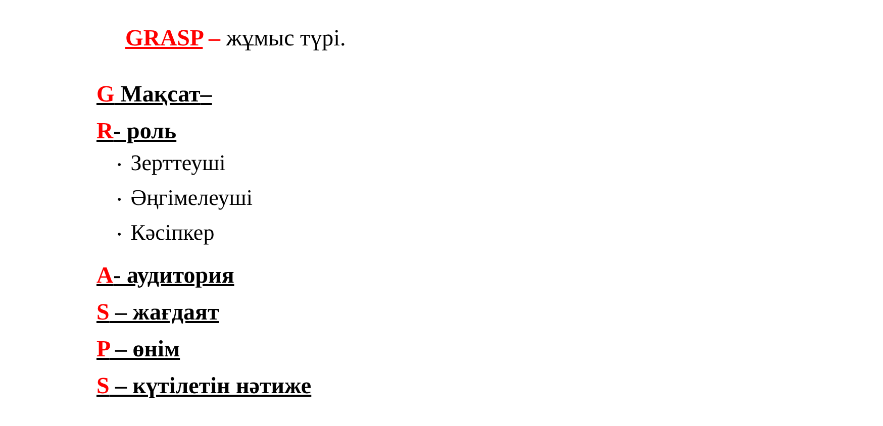GRASP – жұмыс түрі.
G Мақсат–
R- роль
• Зерттеуші
• Әңгімелеуші
• Кәсіпкер
A- аудитория
S – жағдаят
P – өнім
S – күтілетін нәтиже